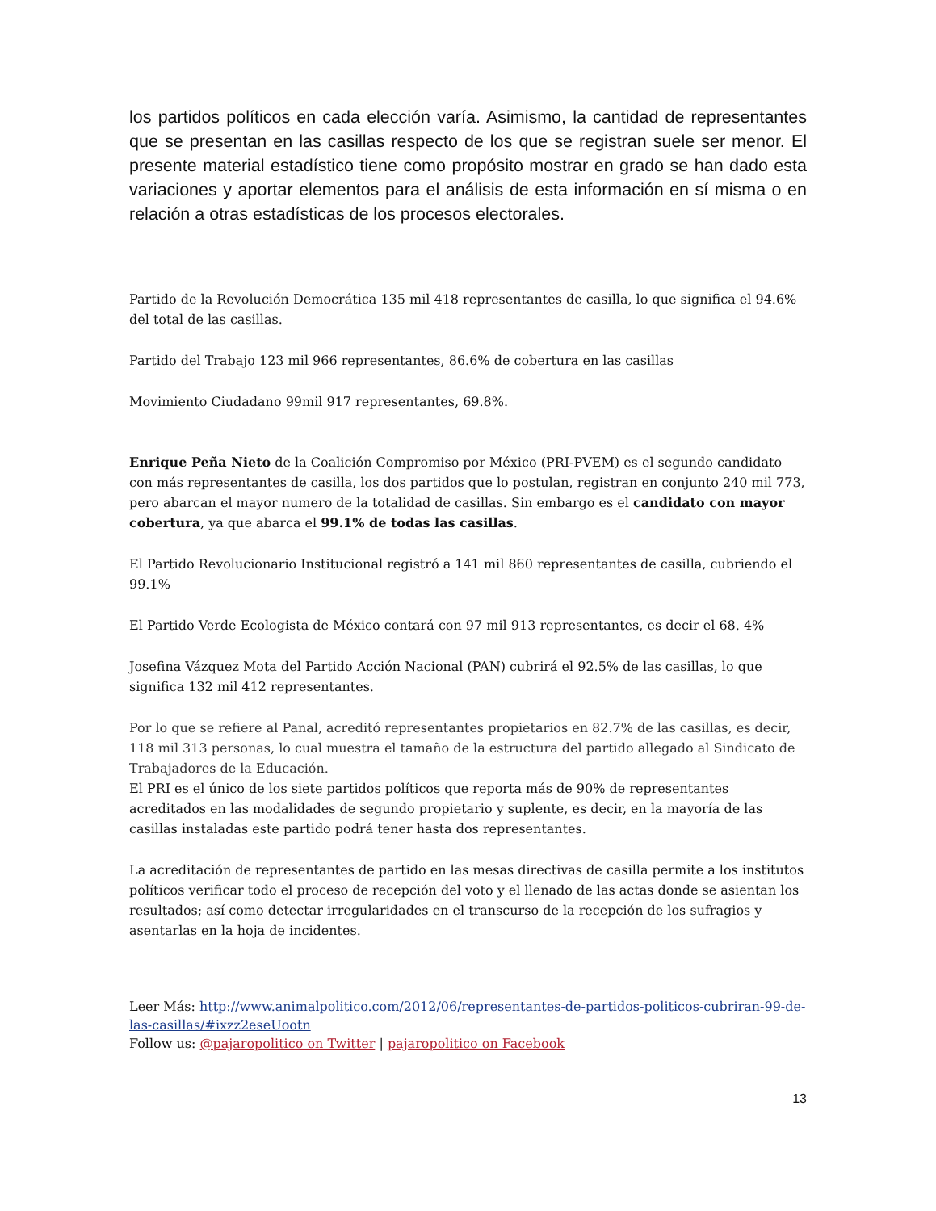los partidos políticos en cada elección varía. Asimismo, la cantidad de representantes que se presentan en las casillas respecto de los que se registran suele ser menor. El presente material estadístico tiene como propósito mostrar en grado se han dado esta variaciones y aportar elementos para el análisis de esta información en sí misma o en relación a otras estadísticas de los procesos electorales.
Partido de la Revolución Democrática 135 mil 418 representantes de casilla, lo que significa el 94.6% del total de las casillas.
Partido del Trabajo 123 mil 966 representantes, 86.6% de cobertura en las casillas
Movimiento Ciudadano 99mil 917 representantes, 69.8%.
Enrique Peña Nieto de la Coalición Compromiso por México (PRI-PVEM) es el segundo candidato con más representantes de casilla, los dos partidos que lo postulan, registran en conjunto 240 mil 773, pero abarcan el mayor numero de la totalidad de casillas. Sin embargo es el candidato con mayor cobertura, ya que abarca el 99.1% de todas las casillas.
El Partido Revolucionario Institucional registró a 141 mil 860 representantes de casilla, cubriendo el 99.1%
El Partido Verde Ecologista de México contará con 97 mil 913 representantes, es decir el 68. 4%
Josefina Vázquez Mota del Partido Acción Nacional (PAN) cubrirá el 92.5% de las casillas, lo que significa 132 mil 412 representantes.
Por lo que se refiere al Panal, acreditó representantes propietarios en 82.7% de las casillas, es decir, 118 mil 313 personas, lo cual muestra el tamaño de la estructura del partido allegado al Sindicato de Trabajadores de la Educación.
El PRI es el único de los siete partidos políticos que reporta más de 90% de representantes acreditados en las modalidades de segundo propietario y suplente, es decir, en la mayoría de las casillas instaladas este partido podrá tener hasta dos representantes.
La acreditación de representantes de partido en las mesas directivas de casilla permite a los institutos políticos verificar todo el proceso de recepción del voto y el llenado de las actas donde se asientan los resultados; así como detectar irregularidades en el transcurso de la recepción de los sufragios y asentarlas en la hoja de incidentes.
Leer Más: http://www.animalpolitico.com/2012/06/representantes-de-partidos-politicos-cubriran-99-de-las-casillas/#ixzz2eseUootn
Follow us: @pajaropolitico on Twitter | pajaropolitico on Facebook
13